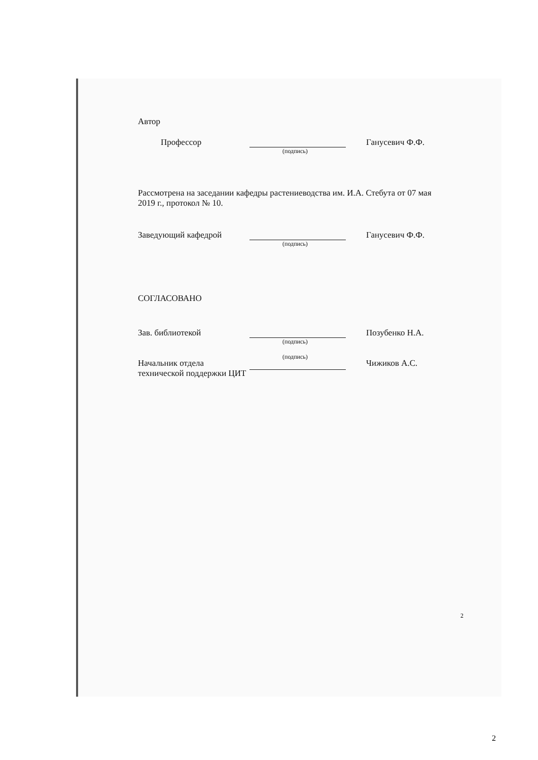Автор
Профессор Ганусевич Ф.Ф.
(подпись)
Рассмотрена на заседании кафедры растениеводства им. И.А. Стебута от 07 мая 2019 г., протокол № 10.
Заведующий кафедрой Ганусевич Ф.Ф.
(подпись)
СОГЛАСОВАНО
Зав. библиотекой Позубенко Н.А.
(подпись)
Начальник отдела технической поддержки ЦИТ Чижиков А.С.
(подпись)
2
2